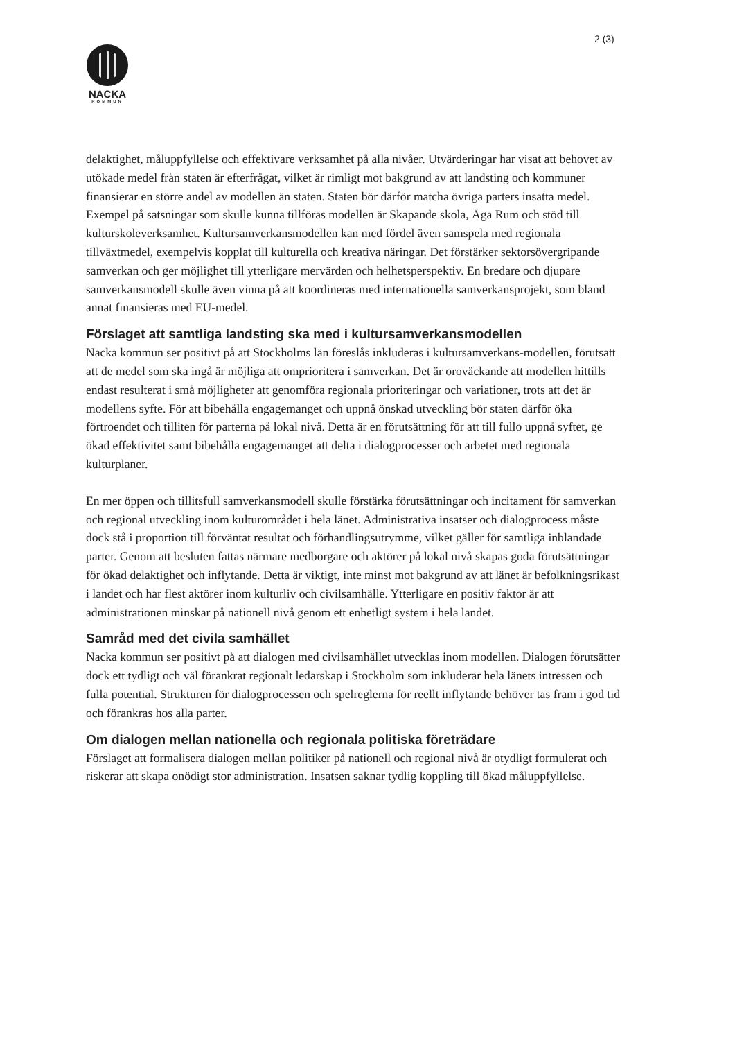2 (3)
NACKA
KOMMUN
delaktighet, måluppfyllelse och effektivare verksamhet på alla nivåer. Utvärderingar har visat att behovet av utökade medel från staten är efterfrågat, vilket är rimligt mot bakgrund av att landsting och kommuner finansierar en större andel av modellen än staten. Staten bör därför matcha övriga parters insatta medel. Exempel på satsningar som skulle kunna tillföras modellen är Skapande skola, Äga Rum och stöd till kulturskoleverksamhet. Kultursamverkansmodellen kan med fördel även samspela med regionala tillväxtmedel, exempelvis kopplat till kulturella och kreativa näringar. Det förstärker sektorsövergripande samverkan och ger möjlighet till ytterligare mervärden och helhetsperspektiv. En bredare och djupare samverkansmodell skulle även vinna på att koordineras med internationella samverkansprojekt, som bland annat finansieras med EU-medel.
Förslaget att samtliga landsting ska med i kultursamverkansmodellen
Nacka kommun ser positivt på att Stockholms län föreslås inkluderas i kultursamverkans-modellen, förutsatt att de medel som ska ingå är möjliga att omprioritera i samverkan. Det är oroväckande att modellen hittills endast resulterat i små möjligheter att genomföra regionala prioriteringar och variationer, trots att det är modellens syfte. För att bibehålla engagemanget och uppnå önskad utveckling bör staten därför öka förtroendet och tilliten för parterna på lokal nivå. Detta är en förutsättning för att till fullo uppnå syftet, ge ökad effektivitet samt bibehålla engagemanget att delta i dialogprocesser och arbetet med regionala kulturplaner.
En mer öppen och tillitsfull samverkansmodell skulle förstärka förutsättningar och incitament för samverkan och regional utveckling inom kulturområdet i hela länet. Administrativa insatser och dialogprocess måste dock stå i proportion till förväntat resultat och förhandlingsutrymme, vilket gäller för samtliga inblandade parter. Genom att besluten fattas närmare medborgare och aktörer på lokal nivå skapas goda förutsättningar för ökad delaktighet och inflytande. Detta är viktigt, inte minst mot bakgrund av att länet är befolkningsrikast i landet och har flest aktörer inom kulturliv och civilsamhälle. Ytterligare en positiv faktor är att administrationen minskar på nationell nivå genom ett enhetligt system i hela landet.
Samråd med det civila samhället
Nacka kommun ser positivt på att dialogen med civilsamhället utvecklas inom modellen. Dialogen förutsätter dock ett tydligt och väl förankrat regionalt ledarskap i Stockholm som inkluderar hela länets intressen och fulla potential. Strukturen för dialogprocessen och spelreglerna för reellt inflytande behöver tas fram i god tid och förankras hos alla parter.
Om dialogen mellan nationella och regionala politiska företrädare
Förslaget att formalisera dialogen mellan politiker på nationell och regional nivå är otydligt formulerat och riskerar att skapa onödigt stor administration. Insatsen saknar tydlig koppling till ökad måluppfyllelse.